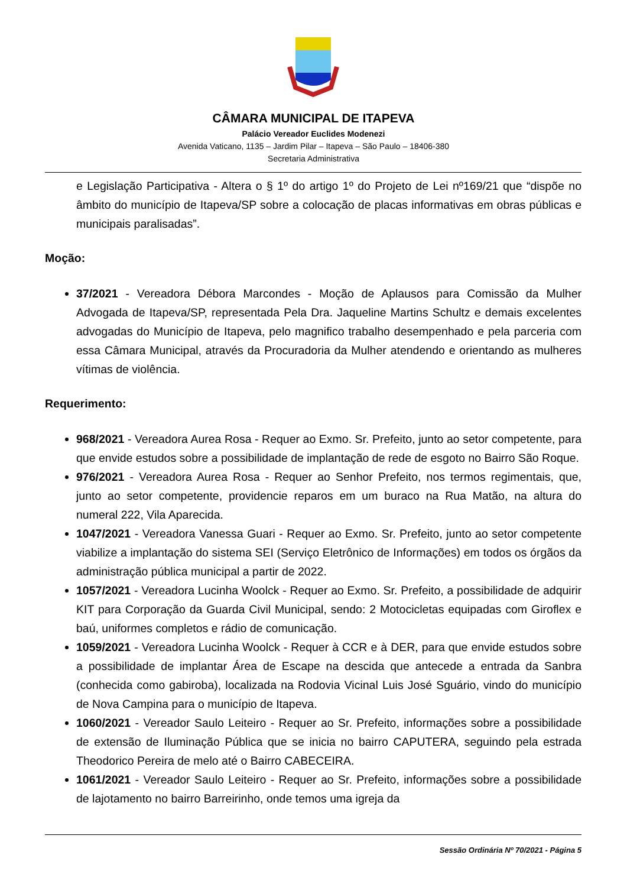CÂMARA MUNICIPAL DE ITAPEVA
Palácio Vereador Euclides Modenezi
Avenida Vaticano, 1135 – Jardim Pilar – Itapeva – São Paulo – 18406-380
Secretaria Administrativa
e Legislação Participativa - Altera o § 1º do artigo 1º do Projeto de Lei nº169/21 que “dispõe no âmbito do município de Itapeva/SP sobre a colocação de placas informativas em obras públicas e municipais paralisadas”.
Moção:
37/2021 - Vereadora Débora Marcondes - Moção de Aplausos para Comissão da Mulher Advogada de Itapeva/SP, representada Pela Dra. Jaqueline Martins Schultz e demais excelentes advogadas do Município de Itapeva, pelo magnifico trabalho desempenhado e pela parceria com essa Câmara Municipal, através da Procuradoria da Mulher atendendo e orientando as mulheres vítimas de violência.
Requerimento:
968/2021 - Vereadora Aurea Rosa - Requer ao Exmo. Sr. Prefeito, junto ao setor competente, para que envide estudos sobre a possibilidade de implantação de rede de esgoto no Bairro São Roque.
976/2021 - Vereadora Aurea Rosa - Requer ao Senhor Prefeito, nos termos regimentais, que, junto ao setor competente, providencie reparos em um buraco na Rua Matão, na altura do numeral 222, Vila Aparecida.
1047/2021 - Vereadora Vanessa Guari - Requer ao Exmo. Sr. Prefeito, junto ao setor competente viabilize a implantação do sistema SEI (Serviço Eletrônico de Informações) em todos os órgãos da administração pública municipal a partir de 2022.
1057/2021 - Vereadora Lucinha Woolck - Requer ao Exmo. Sr. Prefeito, a possibilidade de adquirir KIT para Corporação da Guarda Civil Municipal, sendo: 2 Motocicletas equipadas com Giroflex e baú, uniformes completos e rádio de comunicação.
1059/2021 - Vereadora Lucinha Woolck - Requer à CCR e à DER, para que envide estudos sobre a possibilidade de implantar Área de Escape na descida que antecede a entrada da Sanbra (conhecida como gabiroba), localizada na Rodovia Vicinal Luis José Sguário, vindo do município de Nova Campina para o município de Itapeva.
1060/2021 - Vereador Saulo Leiteiro - Requer ao Sr. Prefeito, informações sobre a possibilidade de extensão de Iluminação Pública que se inicia no bairro CAPUTERA, seguindo pela estrada Theodorico Pereira de melo até o Bairro CABECEIRA.
1061/2021 - Vereador Saulo Leiteiro - Requer ao Sr. Prefeito, informações sobre a possibilidade de lajotamento no bairro Barreirinho, onde temos uma igreja da
Sessão Ordinária Nº 70/2021 - Página 5